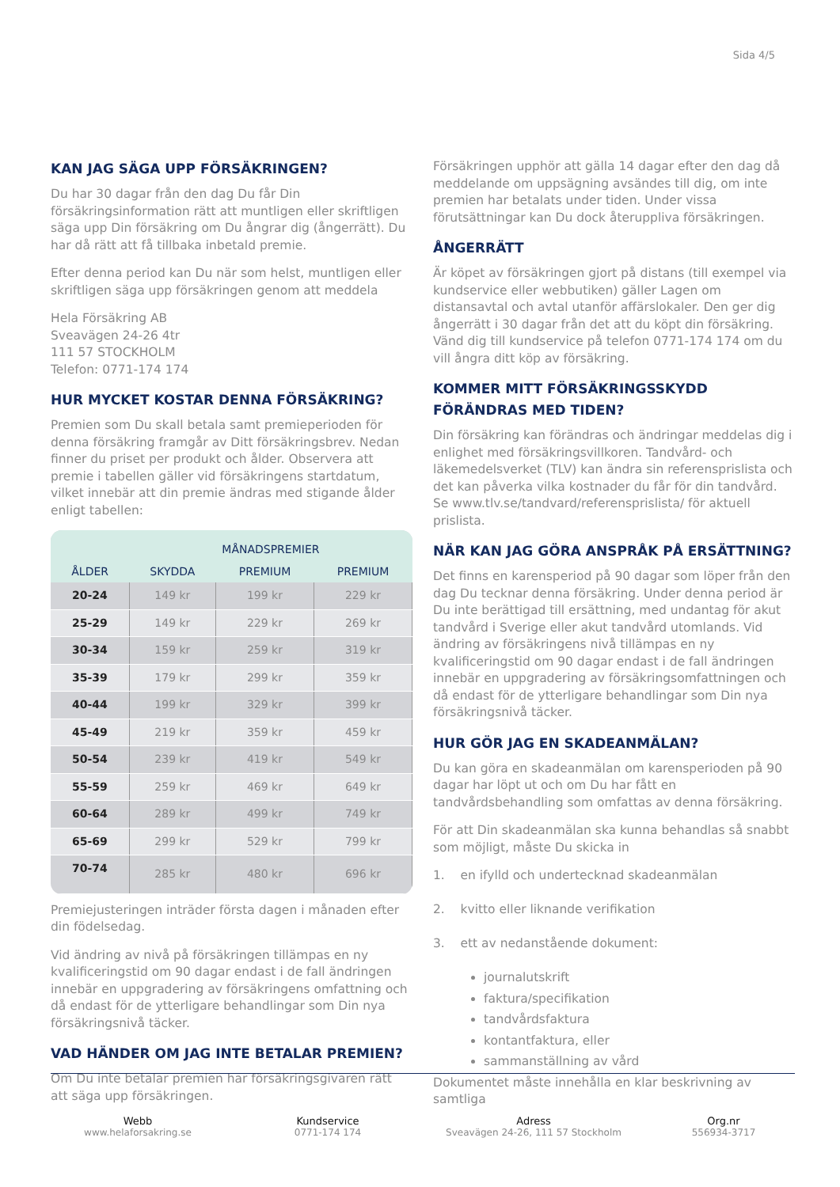Sida 4/5
KAN JAG SÄGA UPP FÖRSÄKRINGEN?
Du har 30 dagar från den dag Du får Din försäkringsinformation rätt att muntligen eller skriftligen säga upp Din försäkring om Du ångrar dig (ångerrätt). Du har då rätt att få tillbaka inbetald premie.
Efter denna period kan Du när som helst, muntligen eller skriftligen säga upp försäkringen genom att meddela
Hela Försäkring AB
Sveavägen 24-26 4tr
111 57 STOCKHOLM
Telefon: 0771-174 174
HUR MYCKET KOSTAR DENNA FÖRSÄKRING?
Premien som Du skall betala samt premieperioden för denna försäkring framgår av Ditt försäkringsbrev. Nedan finner du priset per produkt och ålder. Observera att premie i tabellen gäller vid försäkringens startdatum, vilket innebär att din premie ändras med stigande ålder enligt tabellen:
| | MÅNADSPREMIER | | |
| --- | --- | --- | --- |
| ÅLDER | SKYDDA | PREMIUM | PREMIUM |
| 20-24 | 149 kr | 199 kr | 229 kr |
| 25-29 | 149 kr | 229 kr | 269 kr |
| 30-34 | 159 kr | 259 kr | 319 kr |
| 35-39 | 179 kr | 299 kr | 359 kr |
| 40-44 | 199 kr | 329 kr | 399 kr |
| 45-49 | 219 kr | 359 kr | 459 kr |
| 50-54 | 239 kr | 419 kr | 549 kr |
| 55-59 | 259 kr | 469 kr | 649 kr |
| 60-64 | 289 kr | 499 kr | 749 kr |
| 65-69 | 299 kr | 529 kr | 799 kr |
| 70-74 | 285 kr | 480 kr | 696 kr |
Premiejusteringen inträder första dagen i månaden efter din födelsedag.
Vid ändring av nivå på försäkringen tillämpas en ny kvalificeringstid om 90 dagar endast i de fall ändringen innebär en uppgradering av försäkringens omfattning och då endast för de ytterligare behandlingar som Din nya försäkringsnivå täcker.
VAD HÄNDER OM JAG INTE BETALAR PREMIEN?
Om Du inte betalar premien har försäkringsgivaren rätt att säga upp försäkringen.
Försäkringen upphör att gälla 14 dagar efter den dag då meddelande om uppsägning avsändes till dig, om inte premien har betalats under tiden. Under vissa förutsättningar kan Du dock återuppliva försäkringen.
ÅNGERRÄTT
Är köpet av försäkringen gjort på distans (till exempel via kundservice eller webbutiken) gäller Lagen om distansavtal och avtal utanför affärslokaler. Den ger dig ångerrätt i 30 dagar från det att du köpt din försäkring. Vänd dig till kundservice på telefon 0771-174 174 om du vill ångra ditt köp av försäkring.
KOMMER MITT FÖRSÄKRINGSSKYDD FÖRÄNDRAS MED TIDEN?
Din försäkring kan förändras och ändringar meddelas dig i enlighet med försäkringsvillkoren. Tandvård- och läkemedelsverket (TLV) kan ändra sin referensprislista och det kan påverka vilka kostnader du får för din tandvård. Se www.tlv.se/tandvard/referensprislista/ för aktuell prislista.
NÄR KAN JAG GÖRA ANSPRÅK PÅ ERSÄTTNING?
Det finns en karensperiod på 90 dagar som löper från den dag Du tecknar denna försäkring. Under denna period är Du inte berättigad till ersättning, med undantag för akut tandvård i Sverige eller akut tandvård utomlands. Vid ändring av försäkringens nivå tillämpas en ny kvalificeringstid om 90 dagar endast i de fall ändringen innebär en uppgradering av försäkringsomfattningen och då endast för de ytterligare behandlingar som Din nya försäkringsnivå täcker.
HUR GÖR JAG EN SKADEANMÄLAN?
Du kan göra en skadeanmälan om karensperioden på 90 dagar har löpt ut och om Du har fått en tandvårdsbehandling som omfattas av denna försäkring.
För att Din skadeanmälan ska kunna behandlas så snabbt som möjligt, måste Du skicka in
1. en ifylld och undertecknad skadeanmälan
2. kvitto eller liknande verifikation
3. ett av nedanstående dokument:
journalutskrift
faktura/specifikation
tandvårdsfaktura
kontantfaktura, eller
sammanställning av vård
Dokumentet måste innehålla en klar beskrivning av samtliga
Webb
www.helaforsakring.se
Kundservice
0771-174 174
Adress
Sveavägen 24-26, 111 57 Stockholm
Org.nr
556934-3717